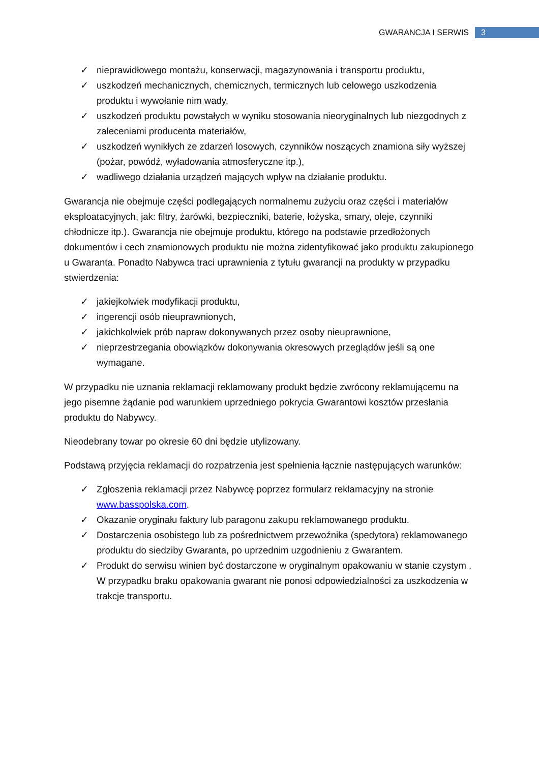GWARANCJA I SERWIS 3
✓ nieprawidłowego montażu, konserwacji, magazynowania i transportu produktu,
✓ uszkodzeń mechanicznych, chemicznych, termicznych lub celowego uszkodzenia produktu i wywołanie nim wady,
✓ uszkodzeń produktu powstałych w wyniku stosowania nieoryginalnych lub niezgodnych z zaleceniami producenta materiałów,
✓ uszkodzeń wynikłych ze zdarzeń losowych, czynników noszących znamiona siły wyższej (pożar, powódź, wyładowania atmosferyczne itp.),
✓ wadliwego działania urządzeń mających wpływ na działanie produktu.
Gwarancja nie obejmuje części podlegających normalnemu zużyciu oraz części i materiałów eksploatacyjnych, jak: filtry, żarówki, bezpieczniki, baterie, łożyska, smary, oleje, czynniki chłodnicze itp.). Gwarancja nie obejmuje produktu, którego na podstawie przedłożonych dokumentów i cech znamionowych produktu nie można zidentyfikować jako produktu zakupionego u Gwaranta. Ponadto Nabywca traci uprawnienia z tytułu gwarancji na produkty w przypadku stwierdzenia:
✓ jakiejkolwiek modyfikacji produktu,
✓ ingerencji osób nieuprawnionych,
✓ jakichkolwiek prób napraw dokonywanych przez osoby nieuprawnione,
✓ nieprzestrzegania obowiązków dokonywania okresowych przeglądów jeśli są one wymagane.
W przypadku nie uznania reklamacji reklamowany produkt będzie zwrócony reklamującemu na jego pisemne żądanie pod warunkiem uprzedniego pokrycia Gwarantowi kosztów przesłania produktu do Nabywcy.
Nieodebrany towar po okresie 60 dni będzie utylizowany.
Podstawą przyjęcia reklamacji do rozpatrzenia jest spełnienia łącznie następujących warunków:
✓ Zgłoszenia reklamacji przez Nabywcę poprzez formularz reklamacyjny na stronie www.basspolska.com.
✓ Okazanie oryginału faktury lub paragonu zakupu reklamowanego produktu.
✓ Dostarczenia osobistego lub za pośrednictwem przewoźnika (spedytora) reklamowanego produktu do siedziby Gwaranta, po uprzednim uzgodnieniu z Gwarantem.
✓ Produkt do serwisu winien być dostarczone w oryginalnym opakowaniu w stanie czystym . W przypadku braku opakowania gwarant nie ponosi odpowiedzialności za uszkodzenia w trakcje transportu.